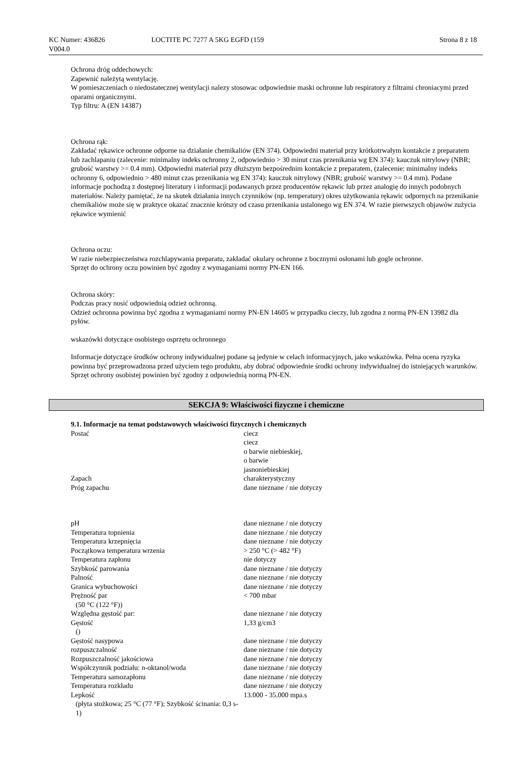KC Numer: 436826
V004.0
LOCTITE PC 7277 A 5KG EGFD (159 Strona 8 z 18
Ochrona dróg oddechowych:
Zapewnić należytą wentylację.
W pomieszczeniach o niedostatecznej wentylacji nalezy stosowac odpowiednie maski ochronne lub respiratory z filtrami chroniacymi przed oparami organicznymi.
Typ filtru: A (EN 14387)
Ochrona rąk:
Zakładać rękawice ochronne odporne na działanie chemikaliów (EN 374). Odpowiedni materiał przy krótkotrwałym kontakcie z preparatem lub zachlapaniu (zalecenie: minimalny indeks ochronny 2, odpowiednio > 30 minut czas przenikania wg EN 374): kauczuk nitrylowy (NBR; grubość warstwy >= 0.4 mm). Odpowiedni materiał przy dłuższym bezpośrednim kontakcie z preparatem, (zalecenie: minimalny indeks ochronny 6, odpowiednio > 480 minut czas przenikania wg EN 374): kauczuk nitrylowy (NBR; grubość warstwy >= 0.4 mm). Podane informacje pochodzą z dostępnej literatury i informacji podawanych przez producentów rękawic lub przez analogię do innych podobnych materiałów. Należy pamiętać, że na skutek działania innych czynników (np. temperatury) okres użytkowania rękawic odpornych na przenikanie chemikaliów może się w praktyce okazać znacznie krótszy od czasu przenikania ustalonego wg EN 374. W razie pierwszych objawów zużycia rękawice wymienić
Ochrona oczu:
W razie niebezpieczeństwa rozchlapywania preparatu, zakładać okulary ochronne z bocznymi osłonami lub gogle ochronne.
Sprzęt do ochrony oczu powinien być zgodny z wymaganiami normy PN-EN 166.
Ochrona skóry:
Podczas pracy nosić odpowiednią odzież ochronną.
Odzież ochronna powinna być zgodna z wymaganiami normy PN-EN 14605 w przypadku cieczy, lub zgodna z normą PN-EN 13982 dla pyłów.
wskazówki dotyczące osobistego osprzętu ochronnego
Informacje dotyczące środków ochrony indywidualnej podane są jedynie w celach informacyjnych, jako wskazówka. Pełna ocena ryzyka powinna być przeprowadzona przed użyciem tego produktu, aby dobrać odpowiednie środki ochrony indywidualnej do istniejących warunków. Sprzęt ochrony osobistej powinien być zgodny z odpowiednią normą PN-EN.
SEKCJA 9: Właściwości fizyczne i chemiczne
9.1. Informacje na temat podstawowych właściwości fizycznych i chemicznych
| Postać | ciecz ciecz o barwie niebieskiej, o barwie jasnoniebieskiej |
| Zapach | charakterystyczny |
| Próg zapachu | dane nieznane / nie dotyczy |
| pH | dane nieznane / nie dotyczy |
| Temperatura topnienia | dane nieznane / nie dotyczy |
| Temperatura krzepnięcia | dane nieznane / nie dotyczy |
| Początkowa temperatura wrzenia | > 250 °C (> 482 °F) |
| Temperatura zapłonu | nie dotyczy |
| Szybkość parowania | dane nieznane / nie dotyczy |
| Palność | dane nieznane / nie dotyczy |
| Granica wybuchowości | dane nieznane / nie dotyczy |
| Prężność par (50 °C (122 °F)) | < 700 mbar |
| Względna gęstość par: | dane nieznane / nie dotyczy |
| Gęstość () | 1,33 g/cm3 |
| Gęstość nasypowa | dane nieznane / nie dotyczy |
| rozpuszczalność | dane nieznane / nie dotyczy |
| Rozpuszczalność jakościowa | dane nieznane / nie dotyczy |
| Współczynnik podziału: n-oktanol/woda | dane nieznane / nie dotyczy |
| Temperatura samozapłonu | dane nieznane / nie dotyczy |
| Temperatura rozkładu | dane nieznane / nie dotyczy |
| Lepkość (płyta stożkowa; 25 °C (77 °F); Szybkość ścinania: 0,3 s-1) | 13.000 - 35.000 mpa.s |